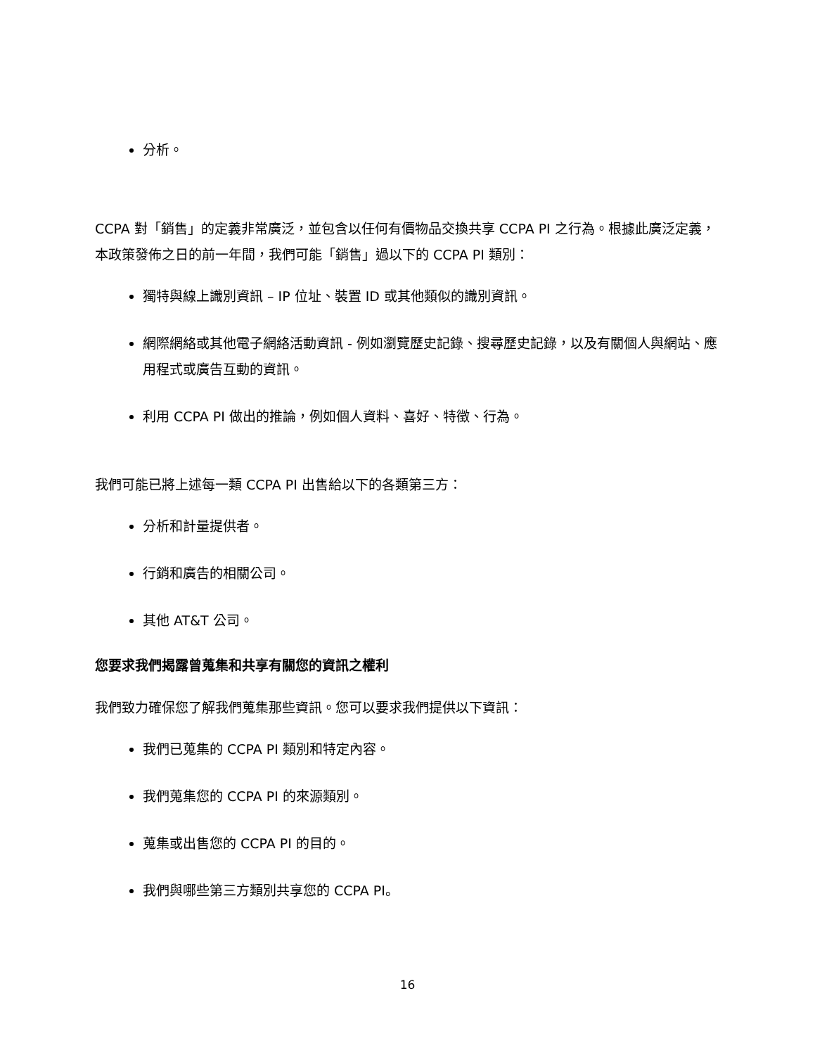分析。
CCPA 對「銷售」的定義非常廣泛，並包含以任何有價物品交換共享 CCPA PI 之行為。根據此廣泛定義，本政策發佈之日的前一年間，我們可能「銷售」過以下的 CCPA PI 類別：
獨特與線上識別資訊 – IP 位址、裝置 ID 或其他類似的識別資訊。
網際網絡或其他電子網絡活動資訊 - 例如瀏覽歷史記錄、搜尋歷史記錄，以及有關個人與網站、應用程式或廣告互動的資訊。
利用 CCPA PI 做出的推論，例如個人資料、喜好、特徵、行為。
我們可能已將上述每一類 CCPA PI 出售給以下的各類第三方：
分析和計量提供者。
行銷和廣告的相關公司。
其他 AT&T 公司。
您要求我們揭露曾蒐集和共享有關您的資訊之權利
我們致力確保您了解我們蒐集那些資訊。您可以要求我們提供以下資訊：
我們已蒐集的 CCPA PI 類別和特定內容。
我們蒐集您的 CCPA PI 的來源類別。
蒐集或出售您的 CCPA PI 的目的。
我們與哪些第三方類別共享您的 CCPA PI。
16